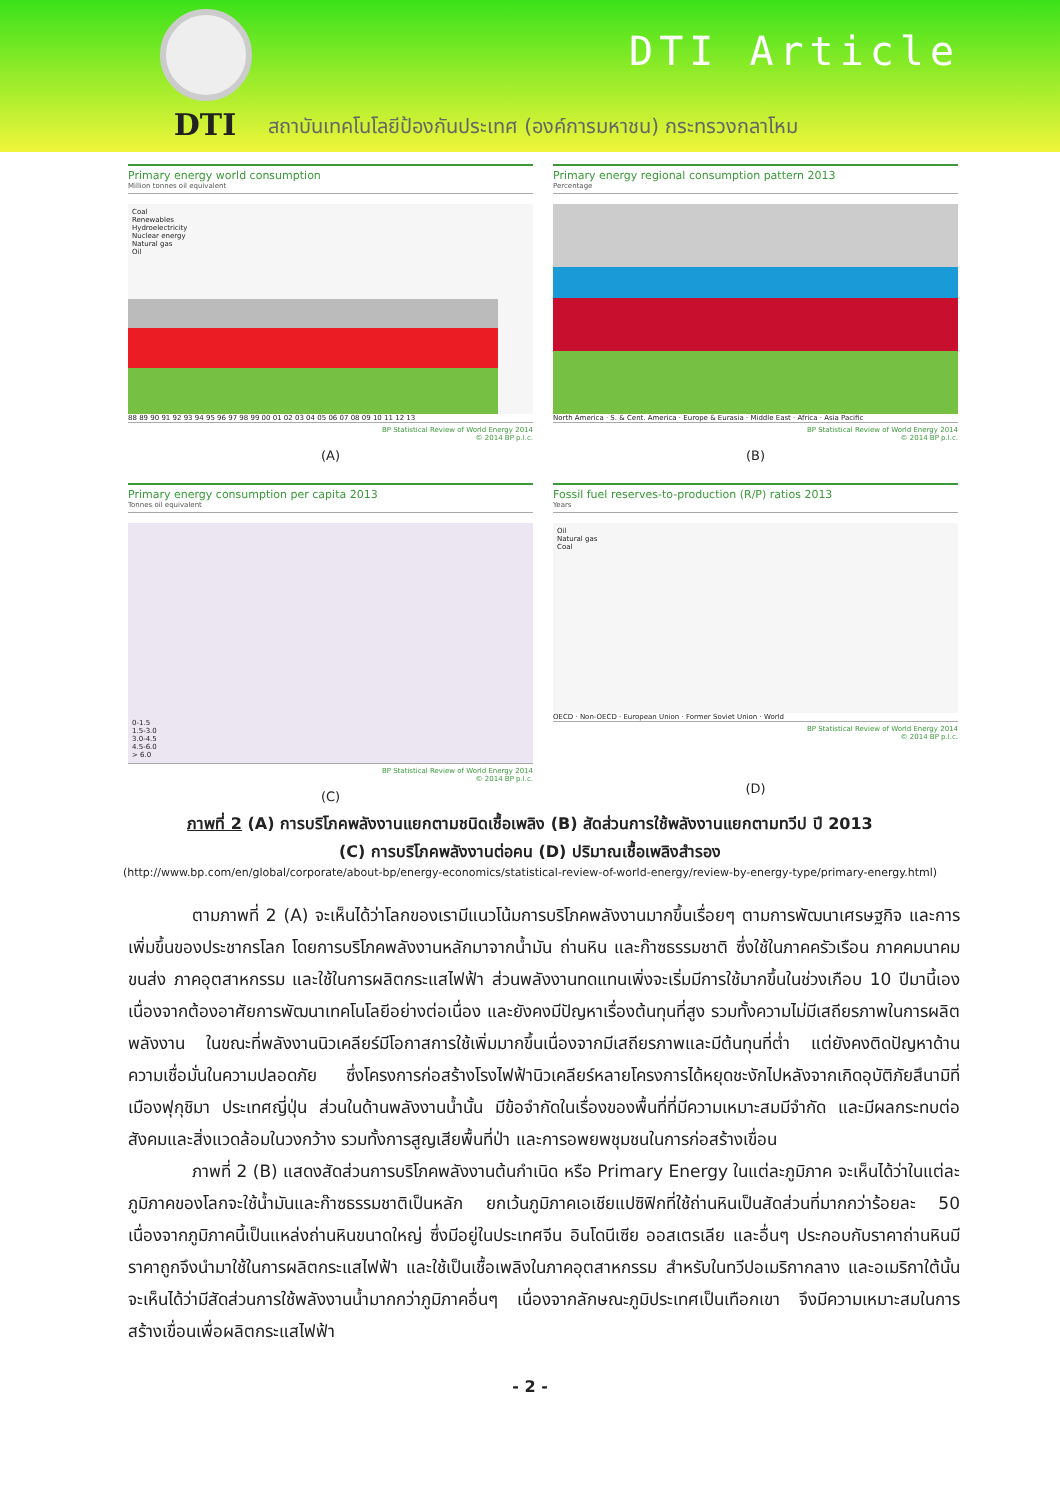DTI
สถาบันเทคโนโลยีป้องกันประเทศ (องค์การมหาชน) กระทรวงกลาโหม
DTI Article
Primary energy world consumption
Million tonnes oil equivalent
Coal
Renewables
Hydroelectricity
Nuclear energy
Natural gas
Oil
88 89 90 91 92 93 94 95 96 97 98 99 00 01 02 03 04 05 06 07 08 09 10 11 12 13
BP Statistical Review of World Energy 2014
© 2014 BP p.l.c.
(A)
Primary energy regional consumption pattern 2013
Percentage
North America · S. & Cent. America · Europe & Eurasia · Middle East · Africa · Asia Pacific
BP Statistical Review of World Energy 2014
© 2014 BP p.l.c.
(B)
Primary energy consumption per capita 2013
Tonnes oil equivalent
0-1.5
1.5-3.0
3.0-4.5
4.5-6.0
> 6.0
BP Statistical Review of World Energy 2014
© 2014 BP p.l.c.
(C)
Fossil fuel reserves-to-production (R/P) ratios 2013
Years
Oil
Natural gas
Coal
OECD · Non-OECD · European Union · Former Soviet Union · World
BP Statistical Review of World Energy 2014
© 2014 BP p.l.c.
(D)
ภาพที่ 2 (A) การบริโภคพลังงานแยกตามชนิดเชื้อเพลิง (B) สัดส่วนการใช้พลังงานแยกตามทวีป ปี 2013
(C) การบริโภคพลังงานต่อคน (D) ปริมาณเชื้อเพลิงสำรอง
(http://www.bp.com/en/global/corporate/about-bp/energy-economics/statistical-review-of-world-energy/review-by-energy-type/primary-energy.html)
ตามภาพที่ 2 (A) จะเห็นได้ว่าโลกของเรามีแนวโน้มการบริโภคพลังงานมากขึ้นเรื่อยๆ ตามการพัฒนาเศรษฐกิจ และการเพิ่มขึ้นของประชากรโลก โดยการบริโภคพลังงานหลักมาจากน้ำมัน ถ่านหิน และก๊าซธรรมชาติ ซึ่งใช้ในภาคครัวเรือน ภาคคมนาคมขนส่ง ภาคอุตสาหกรรม และใช้ในการผลิตกระแสไฟฟ้า ส่วนพลังงานทดแทนเพิ่งจะเริ่มมีการใช้มากขึ้นในช่วงเกือบ 10 ปีมานี้เอง เนื่องจากต้องอาศัยการพัฒนาเทคโนโลยีอย่างต่อเนื่อง และยังคงมีปัญหาเรื่องต้นทุนที่สูง รวมทั้งความไม่มีเสถียรภาพในการผลิตพลังงาน ในขณะที่พลังงานนิวเคลียร์มีโอกาสการใช้เพิ่มมากขึ้นเนื่องจากมีเสถียรภาพและมีต้นทุนที่ต่ำ แต่ยังคงติดปัญหาด้านความเชื่อมั่นในความปลอดภัย ซึ่งโครงการก่อสร้างโรงไฟฟ้านิวเคลียร์หลายโครงการได้หยุดชะงักไปหลังจากเกิดอุบัติภัยสึนามิที่เมืองฟุกุชิมา ประเทศญี่ปุ่น ส่วนในด้านพลังงานน้ำนั้น มีข้อจำกัดในเรื่องของพื้นที่ที่มีความเหมาะสมมีจำกัด และมีผลกระทบต่อสังคมและสิ่งแวดล้อมในวงกว้าง รวมทั้งการสูญเสียพื้นที่ป่า และการอพยพชุมชนในการก่อสร้างเขื่อน
ภาพที่ 2 (B) แสดงสัดส่วนการบริโภคพลังงานต้นกำเนิด หรือ Primary Energy ในแต่ละภูมิภาค จะเห็นได้ว่าในแต่ละภูมิภาคของโลกจะใช้น้ำมันและก๊าซธรรมชาติเป็นหลัก ยกเว้นภูมิภาคเอเชียแปซิฟิกที่ใช้ถ่านหินเป็นสัดส่วนที่มากกว่าร้อยละ 50 เนื่องจากภูมิภาคนี้เป็นแหล่งถ่านหินขนาดใหญ่ ซึ่งมีอยู่ในประเทศจีน อินโดนีเซีย ออสเตรเลีย และอื่นๆ ประกอบกับราคาถ่านหินมีราคาถูกจึงนำมาใช้ในการผลิตกระแสไฟฟ้า และใช้เป็นเชื้อเพลิงในภาคอุตสาหกรรม สำหรับในทวีปอเมริกากลาง และอเมริกาใต้นั้นจะเห็นได้ว่ามีสัดส่วนการใช้พลังงานน้ำมากกว่าภูมิภาคอื่นๆ เนื่องจากลักษณะภูมิประเทศเป็นเทือกเขา จึงมีความเหมาะสมในการสร้างเขื่อนเพื่อผลิตกระแสไฟฟ้า
- 2 -